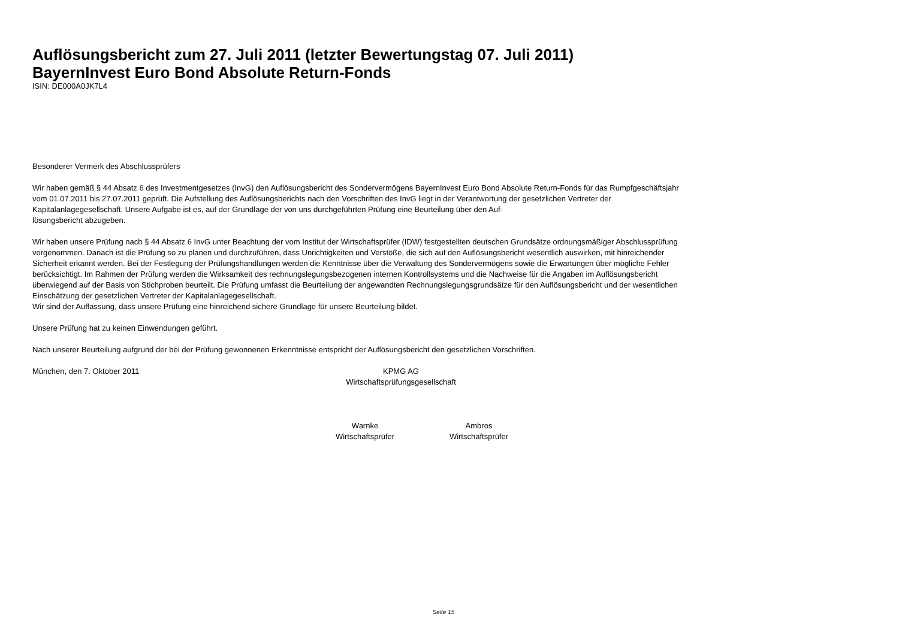Auflösungsbericht zum 27. Juli 2011 (letzter Bewertungstag 07. Juli 2011)
BayernInvest Euro Bond Absolute Return-Fonds
ISIN: DE000A0JK7L4
Besonderer Vermerk des Abschlussprüfers
Wir haben gemäß § 44 Absatz 6 des Investmentgesetzes (InvG) den Auflösungsbericht des Sondervermögens BayernInvest Euro Bond Absolute Return-Fonds für das Rumpfgeschäftsjahr vom 01.07.2011 bis 27.07.2011 geprüft. Die Aufstellung des Auflösungsberichts nach den Vorschriften des InvG liegt in der Verantwortung der gesetzlichen Vertreter der Kapitalanlagegesellschaft. Unsere Aufgabe ist es, auf der Grundlage der von uns durchgeführten Prüfung eine Beurteilung über den Auf-
lösungsbericht abzugeben.
Wir haben unsere Prüfung nach § 44 Absatz 6 InvG unter Beachtung der vom Institut der Wirtschaftsprüfer (IDW) festgestellten deutschen Grundsätze ordnungsmäßiger Abschlussprüfung vorgenommen. Danach ist die Prüfung so zu planen und durchzuführen, dass Unrichtigkeiten und Verstöße, die sich auf den Auflösungsbericht wesentlich auswirken, mit hinreichender Sicherheit erkannt werden. Bei der Festlegung der Prüfungshandlungen werden die Kenntnisse über die Verwaltung des Sondervermögens sowie die Erwartungen über mögliche Fehler berücksichtigt. Im Rahmen der Prüfung werden die Wirksamkeit des rechnungslegungsbezogenen internen Kontrollsystems und die Nachweise für die Angaben im Auflösungsbericht überwiegend auf der Basis von Stichproben beurteilt. Die Prüfung umfasst die Beurteilung der angewandten Rechnungslegungsgrundsätze für den Auflösungsbericht und der wesentlichen Einschätzung der gesetzlichen Vertreter der Kapitalanlagegesellschaft.
Wir sind der Auffassung, dass unsere Prüfung eine hinreichend sichere Grundlage für unsere Beurteilung bildet.
Unsere Prüfung hat zu keinen Einwendungen geführt.
Nach unserer Beurteilung aufgrund der bei der Prüfung gewonnenen Erkenntnisse entspricht der Auflösungsbericht den gesetzlichen Vorschriften.
München, den 7. Oktober 2011 KPMG AG
Wirtschaftsprüfungsgesellschaft
Warnke
Wirtschaftsprüfer
Ambros
Wirtschaftsprüfer
Seite 15